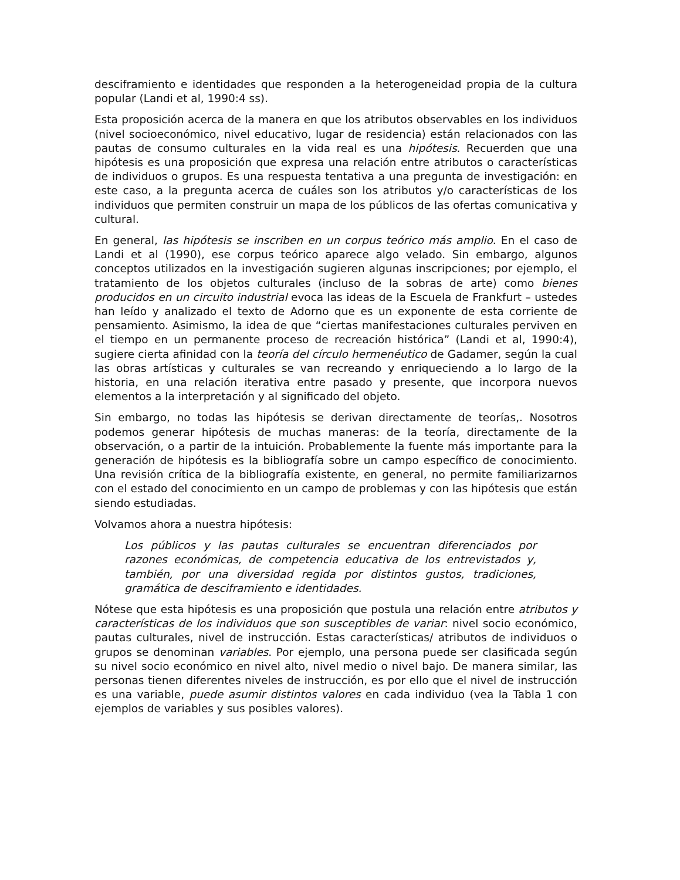desciframiento e identidades que responden a la heterogeneidad propia de la cultura popular (Landi et al, 1990:4 ss).
Esta proposición acerca de la manera en que los atributos observables en los individuos (nivel socioeconómico, nivel educativo, lugar de residencia) están relacionados con las pautas de consumo culturales en la vida real es una hipótesis. Recuerden que una hipótesis es una proposición que expresa una relación entre atributos o características de individuos o grupos. Es una respuesta tentativa a una pregunta de investigación: en este caso, a la pregunta acerca de cuáles son los atributos y/o características de los individuos que permiten construir un mapa de los públicos de las ofertas comunicativa y cultural.
En general, las hipótesis se inscriben en un corpus teórico más amplio. En el caso de Landi et al (1990), ese corpus teórico aparece algo velado. Sin embargo, algunos conceptos utilizados en la investigación sugieren algunas inscripciones; por ejemplo, el tratamiento de los objetos culturales (incluso de la sobras de arte) como bienes producidos en un circuito industrial evoca las ideas de la Escuela de Frankfurt – ustedes han leído y analizado el texto de Adorno que es un exponente de esta corriente de pensamiento. Asimismo, la idea de que “ciertas manifestaciones culturales perviven en el tiempo en un permanente proceso de recreación histórica” (Landi et al, 1990:4), sugiere cierta afinidad con la teoría del círculo hermenéutico de Gadamer, según la cual las obras artísticas y culturales se van recreando y enriqueciendo a lo largo de la historia, en una relación iterativa entre pasado y presente, que incorpora nuevos elementos a la interpretación y al significado del objeto.
Sin embargo, no todas las hipótesis se derivan directamente de teorías,. Nosotros podemos generar hipótesis de muchas maneras: de la teoría, directamente de la observación, o a partir de la intuición. Probablemente la fuente más importante para la generación de hipótesis es la bibliografía sobre un campo específico de conocimiento. Una revisión crítica de la bibliografía existente, en general, no permite familiarizarnos con el estado del conocimiento en un campo de problemas y con las hipótesis que están siendo estudiadas.
Volvamos ahora a nuestra hipótesis:
Los públicos y las pautas culturales se encuentran diferenciados por razones económicas, de competencia educativa de los entrevistados y, también, por una diversidad regida por distintos gustos, tradiciones, gramática de desciframiento e identidades.
Nótese que esta hipótesis es una proposición que postula una relación entre atributos y características de los individuos que son susceptibles de variar: nivel socio económico, pautas culturales, nivel de instrucción. Estas características/ atributos de individuos o grupos se denominan variables. Por ejemplo, una persona puede ser clasificada según su nivel socio económico en nivel alto, nivel medio o nivel bajo. De manera similar, las personas tienen diferentes niveles de instrucción, es por ello que el nivel de instrucción es una variable, puede asumir distintos valores en cada individuo (vea la Tabla 1 con ejemplos de variables y sus posibles valores).